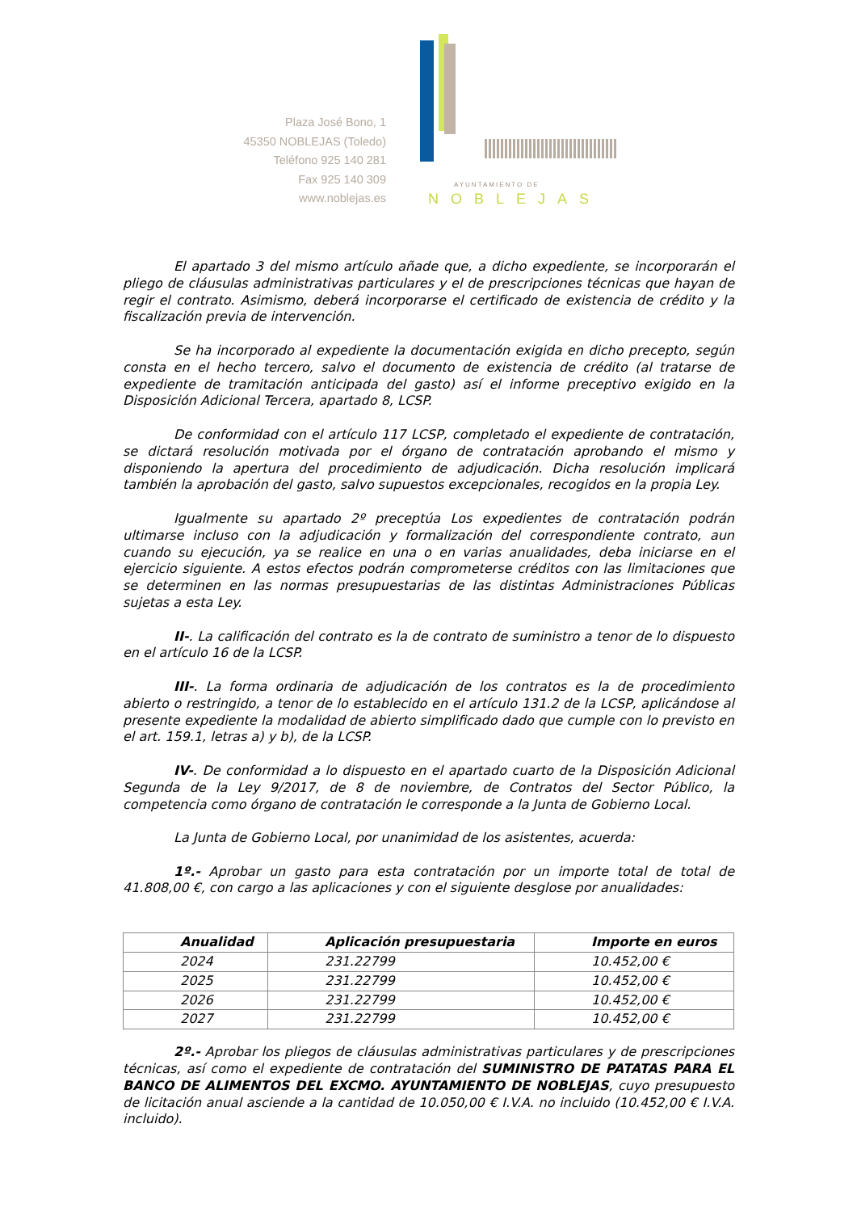Plaza José Bono, 1
45350 NOBLEJAS (Toledo)
Teléfono 925 140 281
Fax 925 140 309
www.noblejas.es
AYUNTAMIENTO DE
NOBLEJAS
El apartado 3 del mismo artículo añade que, a dicho expediente, se incorporarán el pliego de cláusulas administrativas particulares y el de prescripciones técnicas que hayan de regir el contrato. Asimismo, deberá incorporarse el certificado de existencia de crédito y la fiscalización previa de intervención.
Se ha incorporado al expediente la documentación exigida en dicho precepto, según consta en el hecho tercero, salvo el documento de existencia de crédito (al tratarse de expediente de tramitación anticipada del gasto) así el informe preceptivo exigido en la Disposición Adicional Tercera, apartado 8, LCSP.
De conformidad con el artículo 117 LCSP, completado el expediente de contratación, se dictará resolución motivada por el órgano de contratación aprobando el mismo y disponiendo la apertura del procedimiento de adjudicación. Dicha resolución implicará también la aprobación del gasto, salvo supuestos excepcionales, recogidos en la propia Ley.
Igualmente su apartado 2º preceptúa Los expedientes de contratación podrán ultimarse incluso con la adjudicación y formalización del correspondiente contrato, aun cuando su ejecución, ya se realice en una o en varias anualidades, deba iniciarse en el ejercicio siguiente. A estos efectos podrán comprometerse créditos con las limitaciones que se determinen en las normas presupuestarias de las distintas Administraciones Públicas sujetas a esta Ley.
II-. La calificación del contrato es la de contrato de suministro a tenor de lo dispuesto en el artículo 16 de la LCSP.
III-. La forma ordinaria de adjudicación de los contratos es la de procedimiento abierto o restringido, a tenor de lo establecido en el artículo 131.2 de la LCSP, aplicándose al presente expediente la modalidad de abierto simplificado dado que cumple con lo previsto en el art. 159.1, letras a) y b), de la LCSP.
IV-. De conformidad a lo dispuesto en el apartado cuarto de la Disposición Adicional Segunda de la Ley 9/2017, de 8 de noviembre, de Contratos del Sector Público, la competencia como órgano de contratación le corresponde a la Junta de Gobierno Local.
La Junta de Gobierno Local, por unanimidad de los asistentes, acuerda:
1º.- Aprobar un gasto para esta contratación por un importe total de total de 41.808,00 €, con cargo a las aplicaciones y con el siguiente desglose por anualidades:
| Anualidad | Aplicación presupuestaria | Importe en euros |
| --- | --- | --- |
| 2024 | 231.22799 | 10.452,00 € |
| 2025 | 231.22799 | 10.452,00 € |
| 2026 | 231.22799 | 10.452,00 € |
| 2027 | 231.22799 | 10.452,00 € |
2º.- Aprobar los pliegos de cláusulas administrativas particulares y de prescripciones técnicas, así como el expediente de contratación del SUMINISTRO DE PATATAS PARA EL BANCO DE ALIMENTOS DEL EXCMO. AYUNTAMIENTO DE NOBLEJAS, cuyo presupuesto de licitación anual asciende a la cantidad de 10.050,00 € I.V.A. no incluido (10.452,00 € I.V.A. incluido).